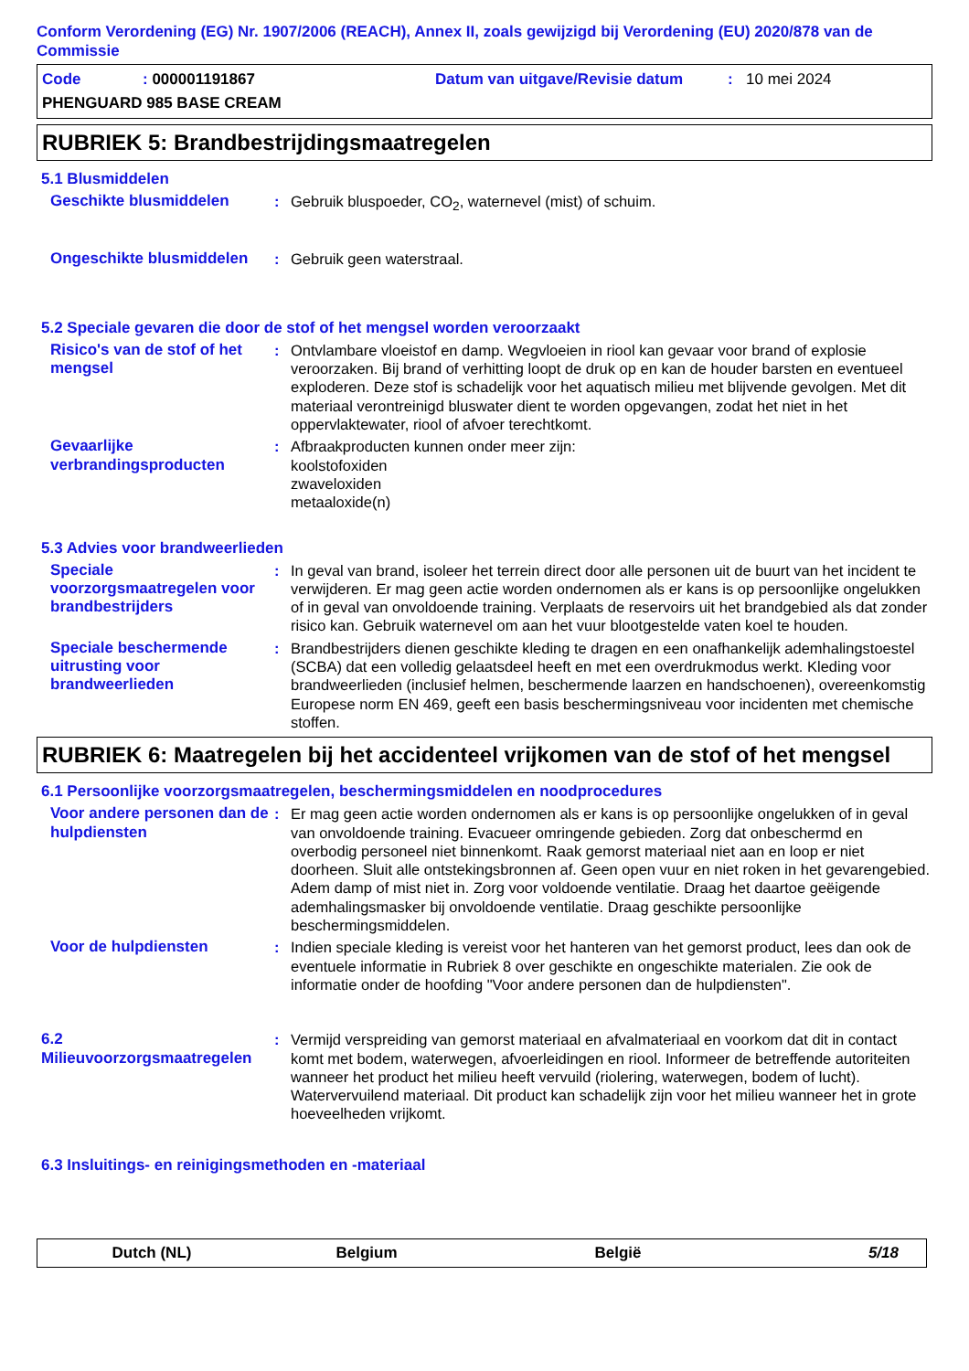Conform Verordening (EG) Nr. 1907/2006 (REACH), Annex II, zoals gewijzigd bij Verordening (EU) 2020/878 van de Commissie
Code: 000001191867 Datum van uitgave/Revisie datum: 10 mei 2024 PHENGUARD 985 BASE CREAM
RUBRIEK 5: Brandbestrijdingsmaatregelen
5.1 Blusmiddelen
Geschikte blusmiddelen: Gebruik bluspoeder, CO<sub>2</sub>, waternevel (mist) of schuim.
Ongeschikte blusmiddelen: Gebruik geen waterstraal.
5.2 Speciale gevaren die door de stof of het mengsel worden veroorzaakt
Risico's van de stof of het mengsel: Ontvlambare vloeistof en damp. Wegvloeien in riool kan gevaar voor brand of explosie veroorzaken. Bij brand of verhitting loopt de druk op en kan de houder barsten en eventueel exploderen. Deze stof is schadelijk voor het aquatisch milieu met blijvende gevolgen. Met dit materiaal verontreinigd bluswater dient te worden opgevangen, zodat het niet in het oppervlaktewater, riool of afvoer terechtkomt.
Gevaarlijke verbrandingsproducten: Afbraakproducten kunnen onder meer zijn:
koolstofoxiden
zwaveloxiden
metaaloxide(n)
5.3 Advies voor brandweerlieden
Speciale voorzorgsmaatregelen voor brandbestrijders: In geval van brand, isoleer het terrein direct door alle personen uit de buurt van het incident te verwijderen. Er mag geen actie worden ondernomen als er kans is op persoonlijke ongelukken of in geval van onvoldoende training. Verplaats de reservoirs uit het brandgebied als dat zonder risico kan. Gebruik waternevel om aan het vuur blootgestelde vaten koel te houden.
Speciale beschermende uitrusting voor brandweerlieden: Brandbestrijders dienen geschikte kleding te dragen en een onafhankelijk ademhalingstoestel (SCBA) dat een volledig gelaatsdeel heeft en met een overdrukmodus werkt. Kleding voor brandweerlieden (inclusief helmen, beschermende laarzen en handschoenen), overeenkomstig Europese norm EN 469, geeft een basis beschermingsniveau voor incidenten met chemische stoffen.
RUBRIEK 6: Maatregelen bij het accidenteel vrijkomen van de stof of het mengsel
6.1 Persoonlijke voorzorgsmaatregelen, beschermingsmiddelen en noodprocedures
Voor andere personen dan de hulpdiensten: Er mag geen actie worden ondernomen als er kans is op persoonlijke ongelukken of in geval van onvoldoende training. Evacueer omringende gebieden. Zorg dat onbeschermd en overbodig personeel niet binnenkomt. Raak gemorst materiaal niet aan en loop er niet doorheen. Sluit alle ontstekingsbronnen af. Geen open vuur en niet roken in het gevarengebied. Adem damp of mist niet in. Zorg voor voldoende ventilatie. Draag het daartoe geëigende ademhalingsmasker bij onvoldoende ventilatie. Draag geschikte persoonlijke beschermingsmiddelen.
Voor de hulpdiensten: Indien speciale kleding is vereist voor het hanteren van het gemorst product, lees dan ook de eventuele informatie in Rubriek 8 over geschikte en ongeschikte materialen. Zie ook de informatie onder de hoofding "Voor andere personen dan de hulpdiensten".
6.2 Milieuvoorzorgsmaatregelen: Vermijd verspreiding van gemorst materiaal en afvalmateriaal en voorkom dat dit in contact komt met bodem, waterwegen, afvoerleidingen en riool. Informeer de betreffende autoriteiten wanneer het product het milieu heeft vervuild (riolering, waterwegen, bodem of lucht). Watervervuilend materiaal. Dit product kan schadelijk zijn voor het milieu wanneer het in grote hoeveelheden vrijkomt.
6.3 Insluitings- en reinigingsmethoden en -materiaal
Dutch (NL) Belgium België 5/18